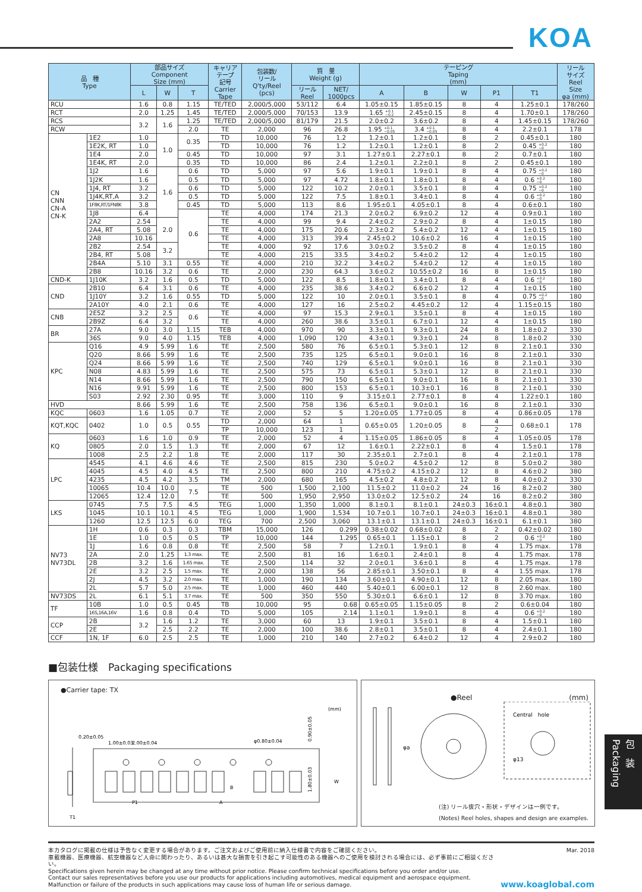KOA
| 品 種 Type | | 部品サイズ Component Size (mm) | | | キャリア テープ 記号 Carrier Tape | 包装数/ リール Q'ty/Reel (pcs) | 質 量 Weight (g) | | テーピング Taping (mm) | | | | | リール サイズ Reel Size φa (mm) |
| --- | --- | --- | --- | --- | --- | --- | --- | --- | --- | --- | --- | --- | --- | --- |
| | | L | W | T | | | リール Reel | NET/ 1000pcs | A | B | W | P1 | T1 | |
| RCU | | 1.6 | 0.8 | 1.15 | TE/TED | 2,000/5,000 | 53/112 | 6.4 | 1.05±0.15 | 1.85±0.15 | 8 | 4 | 1.25±0.1 | 178/260 |
| RCT | | 2.0 | 1.25 | 1.45 | TE/TED | 2,000/5,000 | 70/153 | 13.9 | 1.65 +0.1 −0.2 | 2.45±0.15 | 8 | 4 | 1.70±0.1 | 178/260 |
| RCS | | 3.2 | 1.6 | 1.25 | TE/TED | 2,000/5,000 | 81/179 | 21.5 | 2.0±0.2 | 3.6±0.2 | 8 | 4 | 1.45±0.15 | 178/260 |
| RCW | | | | 2.0 | TE | 2,000 | 96 | 26.8 | 1.95 +0.1 −0.05 | 3.4 +0.1 −0.05 | 8 | 4 | 2.2±0.1 | 178 |
| CN CNN CN-A CN-K | 1E2 | 1.0 | 1.0 | 0.35 | TD | 10,000 | 76 | 1.2 | 1.2±0.1 | 1.2±0.1 | 8 | 2 | 0.45±0.1 | 180 |
| | 1E2K, RT | 1.0 | | | TD | 10,000 | 76 | 1.2 | 1.2±0.1 | 1.2±0.1 | 8 | 2 | 0.45 +0.2 −0 | 180 |
| | 1E4 | 2.0 | | 0.45 | TD | 10,000 | 97 | 3.1 | 1.27±0.1 | 2.27±0.1 | 8 | 2 | 0.7±0.1 | 180 |
| | 1E4K, RT | 2.0 | | 0.35 | TD | 10,000 | 86 | 2.4 | 1.2±0.1 | 2.2±0.1 | 8 | 2 | 0.45±0.1 | 180 |
| | 1J2 | 1.6 | 1.6 | 0.6 | TD | 5,000 | 97 | 5.6 | 1.9±0.1 | 1.9±0.1 | 8 | 4 | 0.75 +0.2 −0 | 180 |
| | 1J2K | 1.6 | | 0.5 | TD | 5,000 | 97 | 4.72 | 1.8±0.1 | 1.8±0.1 | 8 | 4 | 0.6 +0.2 −0 | 180 |
| | 1J4, RT | 3.2 | | 0.6 | TD | 5,000 | 122 | 10.2 | 2.0±0.1 | 3.5±0.1 | 8 | 4 | 0.75 +0.2 −0 | 180 |
| | 1J4K,RT,A | 3.2 | | 0.5 | TD | 5,000 | 122 | 7.5 | 1.8±0.1 | 3.4±0.1 | 8 | 4 | 0.6 +0.2 −0 | 180 |
| | 1F8K,RT/1FN8K | 3.8 | | 0.45 | TD | 5,000 | 113 | 8.6 | 1.95±0.1 | 4.05±0.1 | 8 | 4 | 0.6±0.1 | 180 |
| | 1J8 | 6.4 | | 0.6 | TE | 4,000 | 174 | 21.3 | 2.0±0.2 | 6.9±0.2 | 12 | 4 | 0.9±0.1 | 180 |
| | 2A2 | 2.54 | 2.0 | | TE | 4,000 | 99 | 9.4 | 2.4±0.2 | 2.9±0.2 | 8 | 4 | 1±0.15 | 180 |
| | 2A4, RT | 5.08 | | | TE | 4,000 | 175 | 20.6 | 2.3±0.2 | 5.4±0.2 | 12 | 4 | 1±0.15 | 180 |
| | 2A8 | 10.16 | | | TE | 4,000 | 313 | 39.4 | 2.45±0.2 | 10.6±0.2 | 16 | 4 | 1±0.15 | 180 |
| | 2B2 | 2.54 | 3.2 | | TE | 4,000 | 92 | 17.6 | 3.0±0.2 | 3.5±0.2 | 8 | 4 | 1±0.15 | 180 |
| | 2B4, RT | 5.08 | | | TE | 4,000 | 215 | 33.5 | 3.4±0.2 | 5.4±0.2 | 12 | 4 | 1±0.15 | 180 |
| | 2B4A | 5.10 | 3.1 | 0.55 | TE | 4,000 | 210 | 32.2 | 3.4±0.2 | 5.4±0.2 | 12 | 4 | 1±0.15 | 180 |
| | 2B8 | 10.16 | 3.2 | 0.6 | TE | 2,000 | 230 | 64.3 | 3.6±0.2 | 10.55±0.2 | 16 | 8 | 1±0.15 | 180 |
| CND-K | 1J10K | 3.2 | 1.6 | 0.5 | TD | 5,000 | 122 | 8.5 | 1.8±0.1 | 3.4±0.1 | 8 | 4 | 0.6 +0.2 −0 | 180 |
| CND | 2B10 | 6.4 | 3.1 | 0.6 | TE | 4,000 | 235 | 38.6 | 3.4±0.2 | 6.6±0.2 | 12 | 4 | 1±0.15 | 180 |
| | 1J10Y | 3.2 | 1.6 | 0.55 | TD | 5,000 | 122 | 10 | 2.0±0.1 | 3.5±0.1 | 8 | 4 | 0.75 +0.2 −0 | 180 |
| | 2A10Y | 4.0 | 2.1 | 0.6 | TE | 4,000 | 127 | 16 | 2.5±0.2 | 4.45±0.2 | 12 | 4 | 1.15±0.15 | 180 |
| CNB | 2E5Z | 3.2 | 2.5 | 0.6 | TE | 4,000 | 97 | 15.3 | 2.9±0.1 | 3.5±0.1 | 8 | 4 | 1±0.15 | 180 |
| | 2B9Z | 6.4 | 3.2 | | TE | 4,000 | 260 | 38.6 | 3.5±0.1 | 6.7±0.1 | 12 | 4 | 1±0.15 | 180 |
| BR | 27A | 9.0 | 3.0 | 1.15 | TEB | 4,000 | 970 | 90 | 3.3±0.1 | 9.3±0.1 | 24 | 8 | 1.8±0.2 | 330 |
| | 36S | 9.0 | 4.0 | 1.15 | TEB | 4,000 | 1,090 | 120 | 4.3±0.1 | 9.3±0.1 | 24 | 8 | 1.8±0.2 | 330 |
| KPC | Q16 | 4.9 | 5.99 | 1.6 | TE | 2,500 | 580 | 76 | 6.5±0.1 | 5.3±0.1 | 12 | 8 | 2.1±0.1 | 330 |
| | Q20 | 8.66 | 5.99 | 1.6 | TE | 2,500 | 735 | 125 | 6.5±0.1 | 9.0±0.1 | 16 | 8 | 2.1±0.1 | 330 |
| | Q24 | 8.66 | 5.99 | 1.6 | TE | 2,500 | 740 | 129 | 6.5±0.1 | 9.0±0.1 | 16 | 8 | 2.1±0.1 | 330 |
| | N08 | 4.83 | 5.99 | 1.6 | TE | 2,500 | 575 | 73 | 6.5±0.1 | 5.3±0.1 | 12 | 8 | 2.1±0.1 | 330 |
| | N14 | 8.66 | 5.99 | 1.6 | TE | 2,500 | 790 | 150 | 6.5±0.1 | 9.0±0.1 | 16 | 8 | 2.1±0.1 | 330 |
| | N16 | 9.91 | 5.99 | 1.6 | TE | 2,500 | 800 | 153 | 6.5±0.1 | 10.3±0.1 | 16 | 8 | 2.1±0.1 | 330 |
| | S03 | 2.92 | 2.30 | 0.95 | TE | 3,000 | 110 | 9 | 3.15±0.1 | 2.77±0.1 | 8 | 4 | 1.22±0.1 | 180 |
| HVD | | 8.66 | 5.99 | 1.6 | TE | 2,500 | 758 | 136 | 6.5±0.1 | 9.0±0.1 | 16 | 8 | 2.1±0.1 | 330 |
| KQC | 0603 | 1.6 | 1.05 | 0.7 | TE | 2,000 | 52 | 5 | 1.20±0.05 | 1.77±0.05 | 8 | 4 | 0.86±0.05 | 178 |
| KQT,KQC | 0402 | 1.0 | 0.5 | 0.55 | TD | 2,000 | 64 | 1 | 0.65±0.05 | 1.20±0.05 | 8 | 4 | 0.68±0.1 | 178 |
| | | | | | TP | 10,000 | 123 | 1 | | | | 2 | | |
| KQ | 0603 | 1.6 | 1.0 | 0.9 | TE | 2,000 | 52 | 4 | 1.15±0.05 | 1.86±0.05 | 8 | 4 | 1.05±0.05 | 178 |
| | 0805 | 2.0 | 1.5 | 1.3 | TE | 2,000 | 67 | 12 | 1.6±0.1 | 2.22±0.1 | 8 | 4 | 1.5±0.1 | 178 |
| | 1008 | 2.5 | 2.2 | 1.8 | TE | 2,000 | 117 | 30 | 2.35±0.1 | 2.7±0.1 | 8 | 4 | 2.1±0.1 | 178 |
| LPC | 4545 | 4.1 | 4.6 | 4.6 | TE | 2,500 | 815 | 230 | 5.0±0.2 | 4.5±0.2 | 12 | 8 | 5.0±0.2 | 380 |
| | 4045 | 4.5 | 4.0 | 4.5 | TE | 2,500 | 800 | 210 | 4.75±0.2 | 4.15±0.2 | 12 | 8 | 4.6±0.2 | 380 |
| | 4235 | 4.5 | 4.2 | 3.5 | TM | 2,000 | 680 | 165 | 4.5±0.2 | 4.8±0.2 | 12 | 8 | 4.0±0.2 | 330 |
| | 10065 | 10.4 | 10.0 | 7.5 | TE | 500 | 1,500 | 2,100 | 11.5±0.2 | 11.0±0.2 | 24 | 16 | 8.2±0.2 | 380 |
| | 12065 | 12.4 | 12.0 | | TE | 500 | 1,950 | 2,950 | 13.0±0.2 | 12.5±0.2 | 24 | 16 | 8.2±0.2 | 380 |
| LKS | 0745 | 7.5 | 7.5 | 4.5 | TEG | 1,000 | 1,350 | 1,000 | 8.1±0.1 | 8.1±0.1 | 24±0.3 | 16±0.1 | 4.8±0.1 | 380 |
| | 1045 | 10.1 | 10.1 | 4.5 | TEG | 1,000 | 1,900 | 1,534 | 10.7±0.1 | 10.7±0.1 | 24±0.3 | 16±0.1 | 4.8±0.1 | 380 |
| | 1260 | 12.5 | 12.5 | 6.0 | TEG | 700 | 2,500 | 3,060 | 13.1±0.1 | 13.1±0.1 | 24±0.3 | 16±0.1 | 6.1±0.1 | 380 |
| NV73 NV73DL | 1H | 0.6 | 0.3 | 0.3 | TBM | 15,000 | 126 | 0.299 | 0.38±0.02 | 0.68±0.02 | 8 | 2 | 0.42±0.02 | 180 |
| | 1E | 1.0 | 0.5 | 0.5 | TP | 10,000 | 144 | 1.295 | 0.65±0.1 | 1.15±0.1 | 8 | 2 | 0.6 +0.2 −0 | 180 |
| | 1J | 1.6 | 0.8 | 0.8 | TE | 2,500 | 58 | 7 | 1.2±0.1 | 1.9±0.1 | 8 | 4 | 1.75 max. | 178 |
| | 2A | 2.0 | 1.25 | 1.3 max. | TE | 2,500 | 81 | 16 | 1.6±0.1 | 2.4±0.1 | 8 | 4 | 1.75 max. | 178 |
| | 2B | 3.2 | 1.6 | 1.65 max. | TE | 2,500 | 114 | 32 | 2.0±0.1 | 3.6±0.1 | 8 | 4 | 1.75 max. | 178 |
| | 2E | 3.2 | 2.5 | 1.5 max. | TE | 2,000 | 138 | 56 | 2.85±0.1 | 3.50±0.1 | 8 | 4 | 1.55 max. | 178 |
| | 2J | 4.5 | 3.2 | 2.0 max. | TE | 1,000 | 190 | 134 | 3.60±0.1 | 4.90±0.1 | 12 | 8 | 2.05 max. | 180 |
| | 2L | 5.7 | 5.0 | 2.5 max. | TE | 1,000 | 460 | 440 | 5.40±0.1 | 6.00±0.1 | 12 | 8 | 2.60 max. | 180 |
| NV73DS | 2L | 6.1 | 5.1 | 3.7 max. | TE | 500 | 350 | 550 | 5.30±0.1 | 6.6±0.1 | 12 | 8 | 3.70 max. | 180 |
| TF | 10B | 1.0 | 0.5 | 0.45 | TB | 10,000 | 95 | 0.68 | 0.65±0.05 | 1.15±0.05 | 8 | 2 | 0.6±0.04 | 180 |
| | 16S,16A,16V | 1.6 | 0.8 | 0.4 | TD | 5,000 | 105 | 2.14 | 1.1±0.1 | 1.9±0.1 | 8 | 4 | 0.6 +0.2 −0 | 180 |
| CCP | 2B | 3.2 | 1.6 | 1.2 | TE | 3,000 | 60 | 13 | 1.9±0.1 | 3.5±0.1 | 8 | 4 | 1.5±0.1 | 180 |
| | 2E | | 2.5 | 2.2 | TE | 2,000 | 100 | 38.6 | 2.8±0.1 | 3.5±0.1 | 8 | 4 | 2.4±0.1 | 180 |
| CCF | 1N, 1F | 6.0 | 2.5 | 2.5 | TE | 1,000 | 210 | 140 | 2.7±0.2 | 6.4±0.2 | 12 | 4 | 2.9±0.2 | 180 |
■包装仕様　Packaging specifications
●Carrier tape: TX
(mm)
0.20±0.05
1.00±0.03
2.00±0.04
φ0.80±0.04
0.90±0.05
1.80±0.03
W
B
T1
P1
A
●Reel (mm)
φa
Central　hole
φ13
(注) リール抜穴・形状・デザインは一例です。
(Notes) Reel holes, shapes and design are examples.
包　装 Packaging
本カタログに掲載の仕様は予告なく変更する場合があります。ご注文およびご使用前に納入仕様書で内容をご確認ください。
車載機器、医療機器、航空機器など人命に関わったり、あるいは甚大な損害を引き起こす可能性のある機器へのご使用を検討される場合には、必ず事前にご相談ください。
Specifications given herein may be changed at any time without prior notice. Please confirm technical specifications before you order and/or use.
Contact our sales representatives before you use our products for applications including automotives, medical equipment and aerospace equipment.
Malfunction or failure of the products in such applications may cause loss of human life or serious damage.
Mar. 2018
www.koaglobal.com